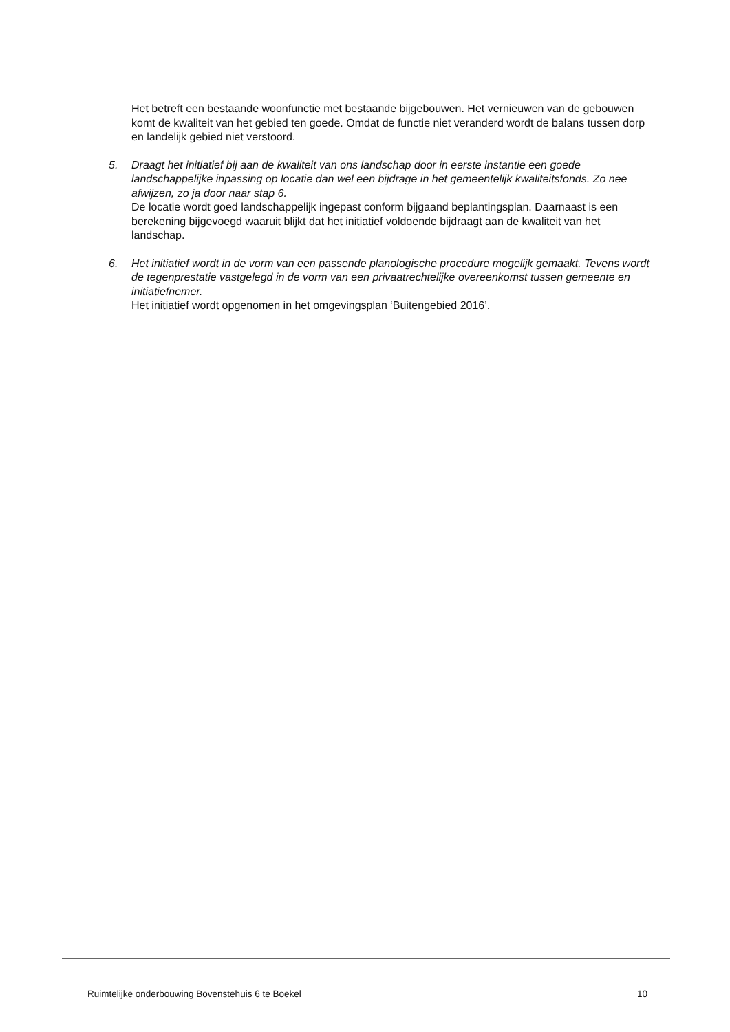Het betreft een bestaande woonfunctie met bestaande bijgebouwen. Het vernieuwen van de gebouwen komt de kwaliteit van het gebied ten goede. Omdat de functie niet veranderd wordt de balans tussen dorp en landelijk gebied niet verstoord.
5. Draagt het initiatief bij aan de kwaliteit van ons landschap door in eerste instantie een goede landschappelijke inpassing op locatie dan wel een bijdrage in het gemeentelijk kwaliteitsfonds. Zo nee afwijzen, zo ja door naar stap 6.
De locatie wordt goed landschappelijk ingepast conform bijgaand beplantingsplan. Daarnaast is een berekening bijgevoegd waaruit blijkt dat het initiatief voldoende bijdraagt aan de kwaliteit van het landschap.
6. Het initiatief wordt in de vorm van een passende planologische procedure mogelijk gemaakt. Tevens wordt de tegenprestatie vastgelegd in de vorm van een privaatrechtelijke overeenkomst tussen gemeente en initiatiefnemer.
Het initiatief wordt opgenomen in het omgevingsplan ‘Buitengebied 2016’.
Ruimtelijke onderbouwing Bovenstehuis 6 te Boekel 10